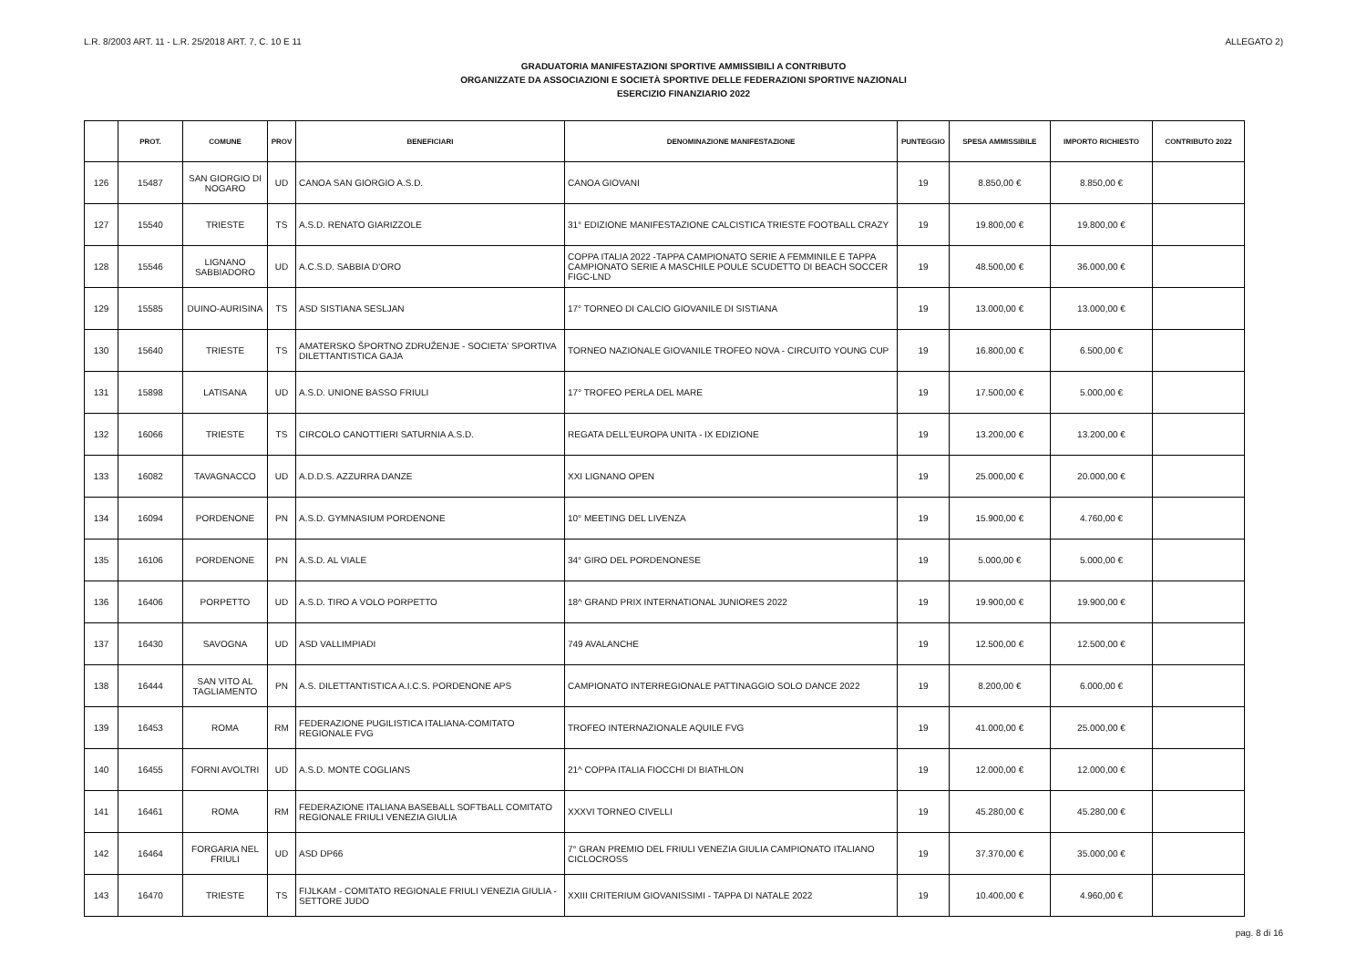L.R. 8/2003 ART. 11 - L.R. 25/2018 ART. 7, C. 10 E 11 ALLEGATO 2)
GRADUATORIA MANIFESTAZIONI SPORTIVE AMMISSIBILI A CONTRIBUTO
ORGANIZZATE DA ASSOCIAZIONI E SOCIETÀ SPORTIVE DELLE FEDERAZIONI SPORTIVE NAZIONALI
ESERCIZIO FINANZIARIO 2022
| | PROT. | COMUNE | PROV | BENEFICIARI | DENOMINAZIONE MANIFESTAZIONE | PUNTEGGIO | SPESA AMMISSIBILE | IMPORTO RICHIESTO | CONTRIBUTO 2022 |
| --- | --- | --- | --- | --- | --- | --- | --- | --- | --- |
| 126 | 15487 | SAN GIORGIO DI NOGARO | UD | CANOA SAN GIORGIO A.S.D. | CANOA GIOVANI | 19 | 8.850,00 € | 8.850,00 € | |
| 127 | 15540 | TRIESTE | TS | A.S.D. RENATO GIARIZZOLE | 31° EDIZIONE MANIFESTAZIONE CALCISTICA TRIESTE FOOTBALL CRAZY | 19 | 19.800,00 € | 19.800,00 € | |
| 128 | 15546 | LIGNANO SABBIADORO | UD | A.C.S.D. SABBIA D'ORO | COPPA ITALIA 2022 -TAPPA CAMPIONATO SERIE A FEMMINILE E TAPPA CAMPIONATO SERIE A MASCHILE POULE SCUDETTO DI BEACH SOCCER FIGC-LND | 19 | 48.500,00 € | 36.000,00 € | |
| 129 | 15585 | DUINO-AURISINA | TS | ASD SISTIANA SESLJAN | 17° TORNEO DI CALCIO GIOVANILE DI SISTIANA | 19 | 13.000,00 € | 13.000,00 € | |
| 130 | 15640 | TRIESTE | TS | AMATERSKO ŠPORTNO ZDRUŽENJE - SOCIETA' SPORTIVA DILETTANTISTICA GAJA | TORNEO NAZIONALE GIOVANILE TROFEO NOVA - CIRCUITO YOUNG CUP | 19 | 16.800,00 € | 6.500,00 € | |
| 131 | 15898 | LATISANA | UD | A.S.D. UNIONE BASSO FRIULI | 17° TROFEO PERLA DEL MARE | 19 | 17.500,00 € | 5.000,00 € | |
| 132 | 16066 | TRIESTE | TS | CIRCOLO CANOTTIERI SATURNIA A.S.D. | REGATA DELL'EUROPA UNITA - IX EDIZIONE | 19 | 13.200,00 € | 13.200,00 € | |
| 133 | 16082 | TAVAGNACCO | UD | A.D.D.S. AZZURRA DANZE | XXI LIGNANO OPEN | 19 | 25.000,00 € | 20.000,00 € | |
| 134 | 16094 | PORDENONE | PN | A.S.D. GYMNASIUM PORDENONE | 10° MEETING DEL LIVENZA | 19 | 15.900,00 € | 4.760,00 € | |
| 135 | 16106 | PORDENONE | PN | A.S.D. AL VIALE | 34° GIRO DEL PORDENONESE | 19 | 5.000,00 € | 5.000,00 € | |
| 136 | 16406 | PORPETTO | UD | A.S.D. TIRO A VOLO PORPETTO | 18^ GRAND PRIX INTERNATIONAL JUNIORES 2022 | 19 | 19.900,00 € | 19.900,00 € | |
| 137 | 16430 | SAVOGNA | UD | ASD VALLIMPIADI | 749 AVALANCHE | 19 | 12.500,00 € | 12.500,00 € | |
| 138 | 16444 | SAN VITO AL TAGLIAMENTO | PN | A.S. DILETTANTISTICA A.I.C.S. PORDENONE APS | CAMPIONATO INTERREGIONALE PATTINAGGIO SOLO DANCE 2022 | 19 | 8.200,00 € | 6.000,00 € | |
| 139 | 16453 | ROMA | RM | FEDERAZIONE PUGILISTICA ITALIANA-COMITATO REGIONALE FVG | TROFEO INTERNAZIONALE AQUILE FVG | 19 | 41.000,00 € | 25.000,00 € | |
| 140 | 16455 | FORNI AVOLTRI | UD | A.S.D. MONTE COGLIANS | 21^ COPPA ITALIA FIOCCHI DI BIATHLON | 19 | 12.000,00 € | 12.000,00 € | |
| 141 | 16461 | ROMA | RM | FEDERAZIONE ITALIANA BASEBALL SOFTBALL COMITATO REGIONALE FRIULI VENEZIA GIULIA | XXXVI TORNEO CIVELLI | 19 | 45.280,00 € | 45.280,00 € | |
| 142 | 16464 | FORGARIA NEL FRIULI | UD | ASD DP66 | 7° GRAN PREMIO DEL FRIULI VENEZIA GIULIA CAMPIONATO ITALIANO CICLOCROSS | 19 | 37.370,00 € | 35.000,00 € | |
| 143 | 16470 | TRIESTE | TS | FIJLKAM - COMITATO REGIONALE FRIULI VENEZIA GIULIA - SETTORE JUDO | XXIII CRITERIUM GIOVANISSIMI - TAPPA DI NATALE 2022 | 19 | 10.400,00 € | 4.960,00 € | |
pag. 8 di 16